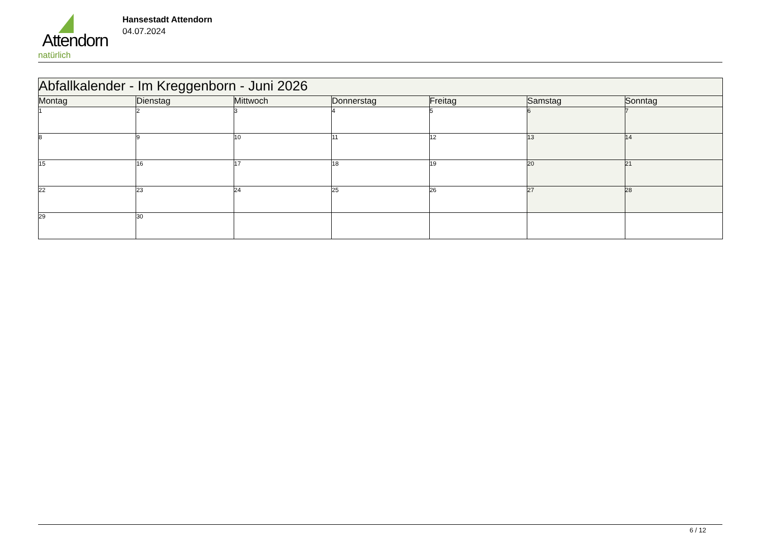Attendorn
natürlich
Hansestadt Attendorn
04.07.2024
| Abfallkalender - Im Kreggenborn - Juni 2026 | | | | | | |
| --- | --- | --- | --- | --- | --- | --- |
| Montag | Dienstag | Mittwoch | Donnerstag | Freitag | Samstag | Sonntag |
| 1 | 2 | 3 | 4 | 5 | 6 | 7 |
| 8 | 9 | 10 | 11 | 12 | 13 | 14 |
| 15 | 16 | 17 | 18 | 19 | 20 | 21 |
| 22 | 23 | 24 | 25 | 26 | 27 | 28 |
| 29 | 30 | | | | | |
6 / 12